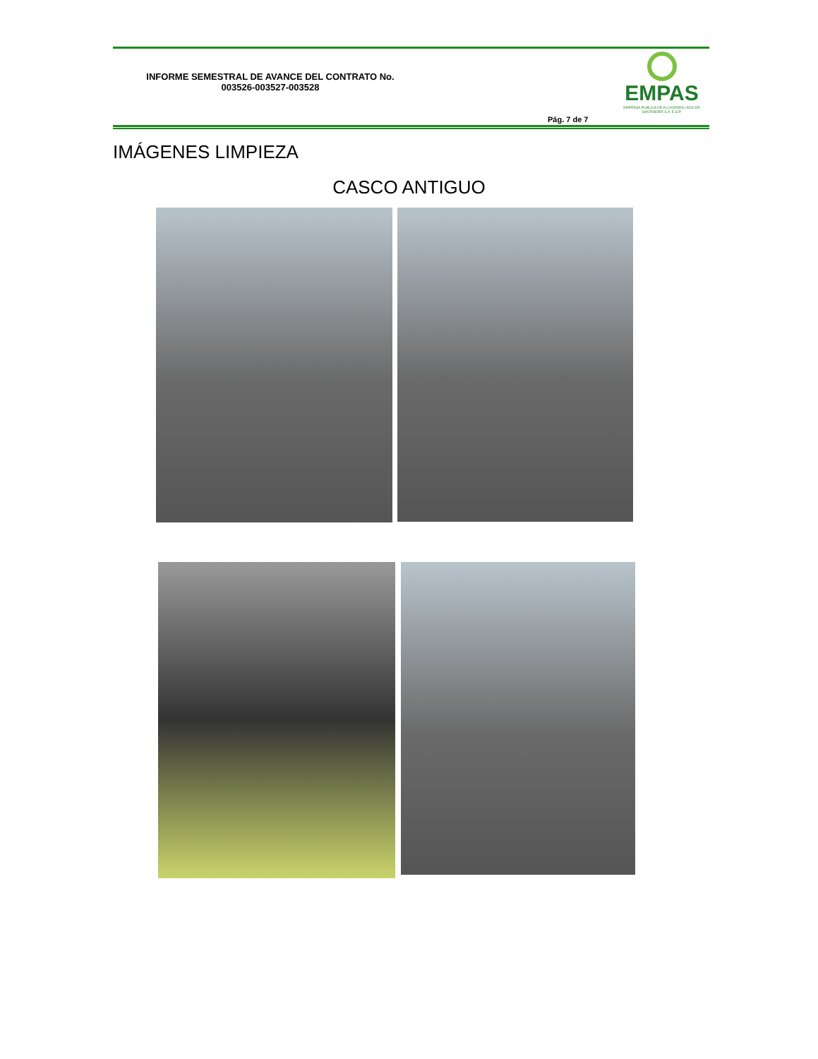INFORME SEMESTRAL DE AVANCE DEL CONTRATO No. 003526-003527-003528
EMPAS
EMPRESA PUBLICA DE ALCANTARILLADO DE SANTANDER S.A. E.S.P.
Pág. 7 de 7
IMÁGENES LIMPIEZA
CASCO ANTIGUO